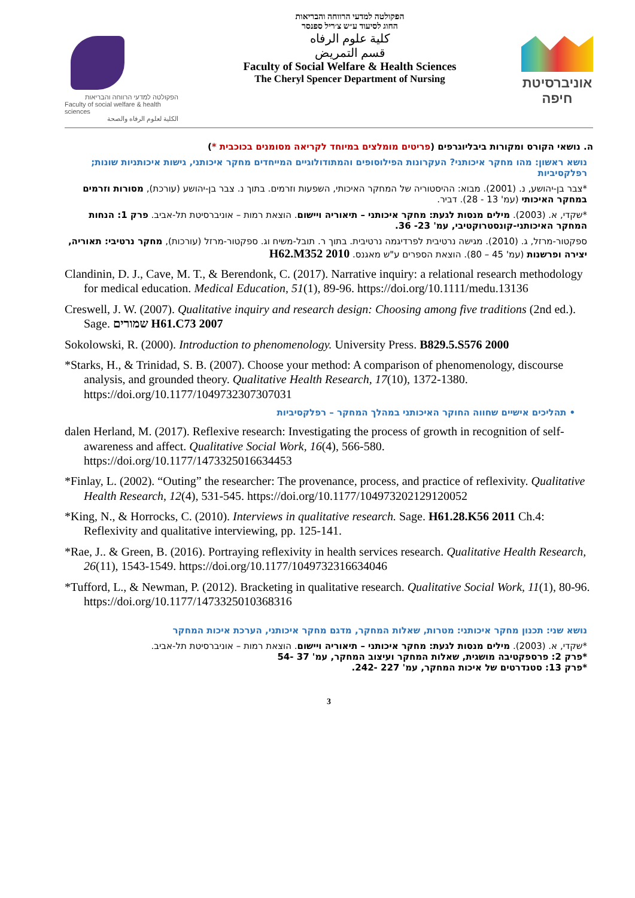הפקולטה למדעי הרווחה והבריאות
Faculty of social welfare & health sciences
الكلية لعلوم الرفاه والصحة
הפקולטה למדעי הרווחה והבריאות
החוג לסיעוד ע״ש צ׳ריל ספנסר
كلية علوم الرفاه
قسم التمريض
Faculty of Social Welfare & Health Sciences
The Cheryl Spencer Department of Nursing
אוניברסיטת חיפה
ה. נושאי הקורס ומקורות ביבליוגרפים (פריטים מומלצים במיוחד לקריאה מסומנים בכוכבית *)
נושא ראשון: מהו מחקר איכותני? העקרונות הפילוסופים והמתודולוגיים המייחדים מחקר איכותני, גישות איכותניות שונות; רפלקסיביות
*צבר בן-יהושע, נ. (2001). מבוא: ההיסטוריה של המחקר האיכותי, השפעות וזרמים. בתוך נ. צבר בן-יהושע (עורכת), מסורות וזרמים במחקר האיכותי (עמ' 13 - 28). דביר.
*שקדי, א. (2003). מילים מנסות לגעת: מחקר איכותני – תיאוריה ויישום. הוצאת רמות – אוניברסיטת תל-אביב. פרק 1: הנחות המחקר האיכותני-קונסטרוקטיבי, עמ' 23- 36.
ספקטור-מרזל, ג. (2010). מגישה נרטיבית לפרדיגמה נרטיבית. בתוך ר. תובל-משיח וג. ספקטור-מרזל (עורכות), מחקר נרטיבי: תאוריה, יצירה ופרשנות (עמ' 45 – 80). הוצאת הספרים ע"ש מאגנס. H62.M352 2010
Clandinin, D. J., Cave, M. T., & Berendonk, C. (2017). Narrative inquiry: a relational research methodology for medical education. Medical Education, 51(1), 89-96. https://doi.org/10.1111/medu.13136
Creswell, J. W. (2007). Qualitative inquiry and research design: Choosing among five traditions (2nd ed.). Sage. שמורים H61.C73 2007
Sokolowski, R. (2000). Introduction to phenomenology. University Press. B829.5.S576 2000
*Starks, H., & Trinidad, S. B. (2007). Choose your method: A comparison of phenomenology, discourse analysis, and grounded theory. Qualitative Health Research, 17(10), 1372-1380. https://doi.org/10.1177/1049732307307031
• תהליכים אישיים שחווה החוקר האיכותני במהלך המחקר – רפלקסיביות
dalen Herland, M. (2017). Reflexive research: Investigating the process of growth in recognition of self-awareness and affect. Qualitative Social Work, 16(4), 566-580. https://doi.org/10.1177/1473325016634453
*Finlay, L. (2002). “Outing” the researcher: The provenance, process, and practice of reflexivity. Qualitative Health Research, 12(4), 531-545. https://doi.org/10.1177/104973202129120052
*King, N., & Horrocks, C. (2010). Interviews in qualitative research. Sage. H61.28.K56 2011 Ch.4: Reflexivity and qualitative interviewing, pp. 125-141.
*Rae, J.. & Green, B. (2016). Portraying reflexivity in health services research. Qualitative Health Research, 26(11), 1543-1549. https://doi.org/10.1177/1049732316634046
*Tufford, L., & Newman, P. (2012). Bracketing in qualitative research. Qualitative Social Work, 11(1), 80-96. https://doi.org/10.1177/1473325010368316
נושא שני: תכנון מחקר איכותני: מטרות, שאלות המחקר, מדגם מחקר איכותני, הערכת איכות המחקר
*שקדי, א. (2003). מילים מנסות לגעת: מחקר איכותני – תיאוריה ויישום. הוצאת רמות – אוניברסיטת תל-אביב.
*פרק 2: פרספקטיבה מושגית, שאלות המחקר ועיצוב המחקר, עמ' 37 -54
*פרק 13: סטנדרטים של איכות המחקר, עמ' 227 -242.
3